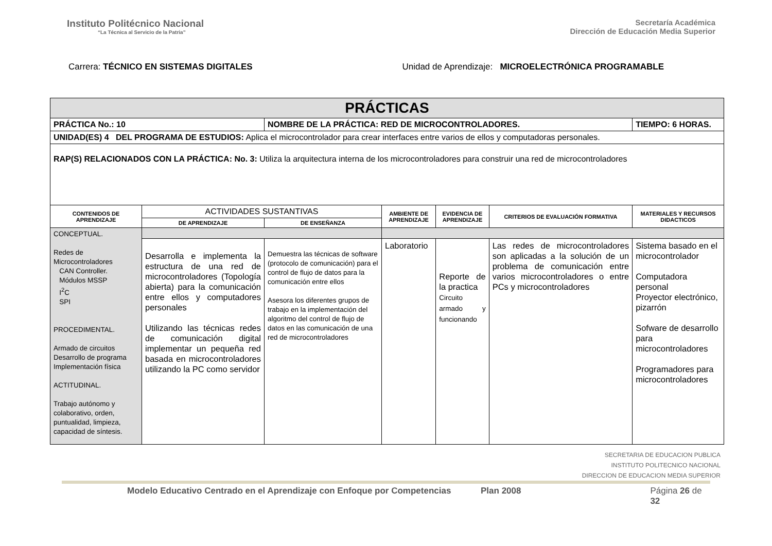Instituto Politécnico Nacional
“La Técnica al Servicio de la Patria”
Secretaría Académica
Dirección de Educación Media Superior
Carrera: TÉCNICO EN SISTEMAS DIGITALES
Unidad de Aprendizaje: MICROELECTRÓNICA PROGRAMABLE
| PRÁCTICAS | | | | | | | |
| PRÁCTICA No.: 10 | | NOMBRE DE LA PRÁCTICA: RED DE MICROCONTROLADORES. | | | | | TIEMPO: 6 HORAS. |
| UNIDAD(ES) 4 DEL PROGRAMA DE ESTUDIOS: Aplica el microcontrolador para crear interfaces entre varios de ellos y computadoras personales. | | | | | | | |
| RAP(S) RELACIONADOS CON LA PRÁCTICA: No. 3: Utiliza la arquitectura interna de los microcontroladores para construir una red de microcontroladores | | | | | | | |
| CONTENIDOS DE APRENDIZAJE | ACTIVIDADES SUSTANTIVAS | | AMBIENTE DE APRENDIZAJE | EVIDENCIA DE APRENDIZAJE | CRITERIOS DE EVALUACIÓN FORMATIVA | MATERIALES Y RECURSOS DIDACTICOS | |
| | DE APRENDIZAJE | DE ENSEÑANZA | | | | | |
| CONCEPTUAL. Redes de Microcontroladores CAN Controller. Módulos MSSP I<sup>2</sup>C SPI PROCEDIMENTAL. Armado de circuitos Desarrollo de programa Implementación física ACTITUDINAL. Trabajo autónomo y colaborativo, orden, puntualidad, limpieza, capacidad de síntesis. | | | | | | | |
| | Desarrolla e implementa la estructura de una red de microcontroladores (Topología abierta) para la comunicación entre ellos y computadores personales Utilizando las técnicas redes de comunicación digital implementar un pequeña red basada en microcontroladores utilizando la PC como servidor | Demuestra las técnicas de software (protocolo de comunicación) para el control de flujo de datos para la comunicación entre ellos Asesora los diferentes grupos de trabajo en la implementación del algoritmo del control de flujo de datos en las comunicación de una red de microcontroladores | Laboratorio | Reporte de la practica Circuito armado y funcionando | Las redes de microcontroladores son aplicadas a la solución de un problema de comunicación entre varios microcontroladores o entre PCs y microcontroladores | Sistema basado en el microcontrolador Computadora personal Proyector electrónico, pizarrón Sofware de desarrollo para microcontroladores Programadores para microcontroladores | |
SECRETARIA DE EDUCACION PUBLICA
INSTITUTO POLITECNICO NACIONAL
DIRECCION DE EDUCACION MEDIA SUPERIOR
Modelo Educativo Centrado en el Aprendizaje con Enfoque por Competencias Plan 2008 Página 26 de 32